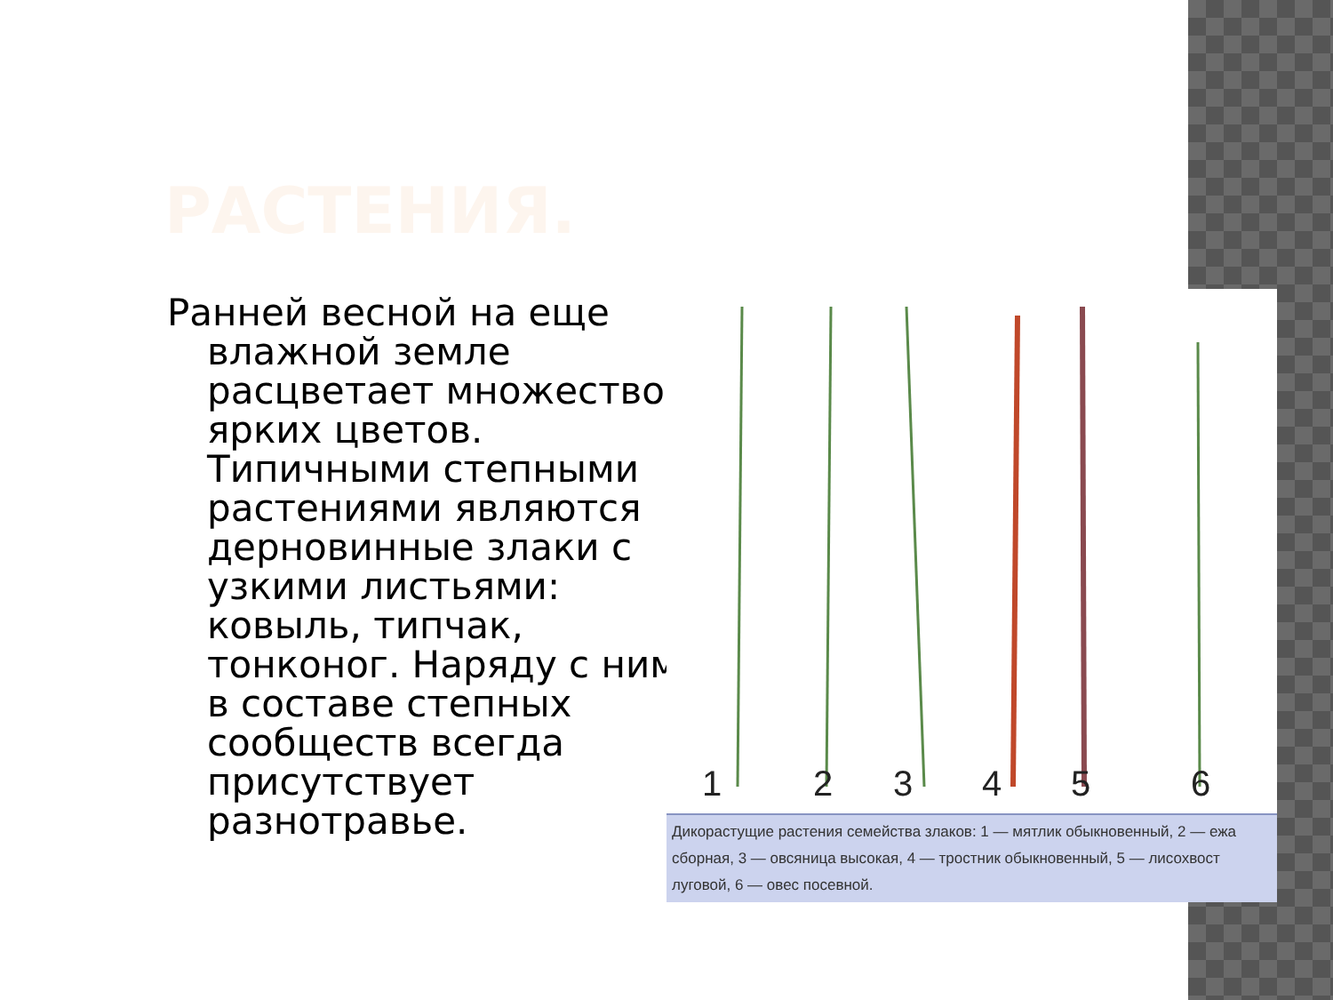РАСТЕНИЯ.
Ранней весной на еще влажной земле расцветает множество ярких цветов. Типичными степными растениями являются дерновинные злаки с узкими листьями: ковыль, типчак, тонконог. Наряду с ними в составе степных сообществ всегда присутствует разнотравье.
1
2
3
4
5
6
Дикорастущие растения семейства злаков: 1 — мятлик обыкновенный, 2 — ежа сборная, 3 — овсяница высокая, 4 — тростник обыкновенный, 5 — лисохвост луговой, 6 — овес посевной.